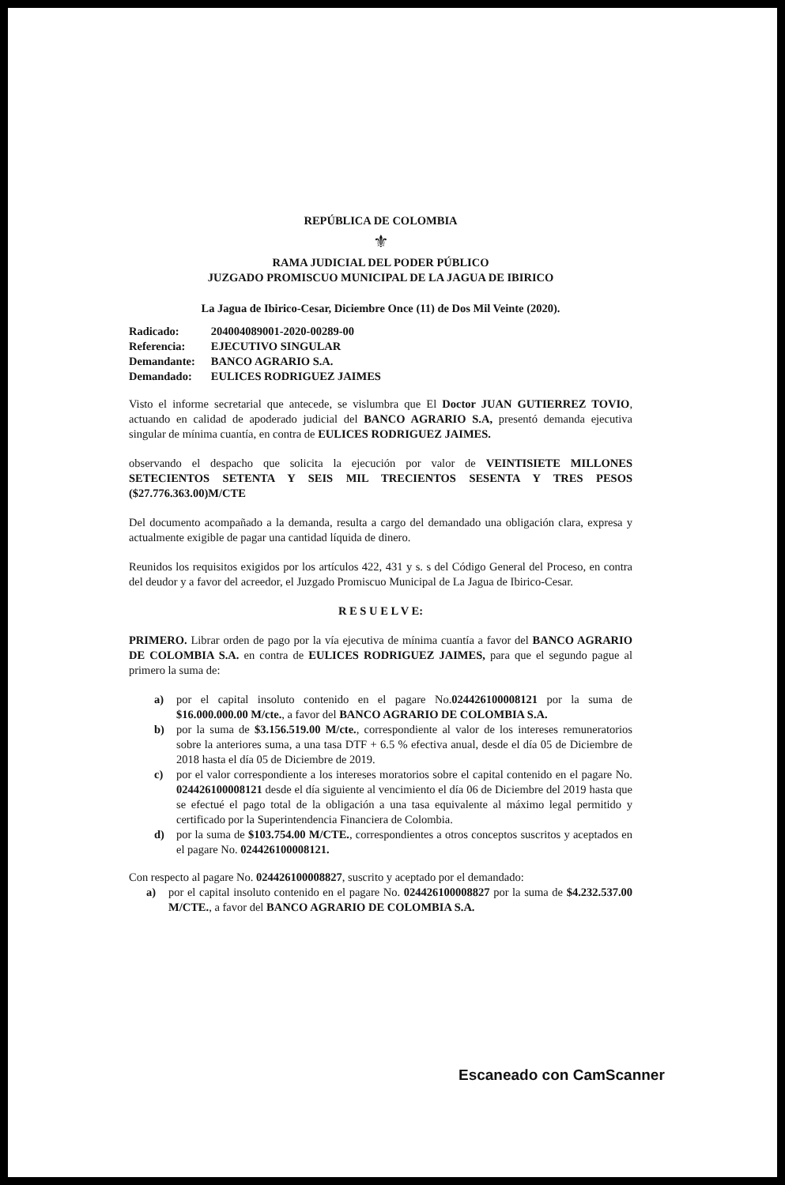REPÚBLICA DE COLOMBIA
⚜
RAMA JUDICIAL DEL PODER PÚBLICO
JUZGADO PROMISCUO MUNICIPAL DE LA JAGUA DE IBIRICO
La Jagua de Ibirico-Cesar, Diciembre Once (11) de Dos Mil Veinte (2020).
| Radicado: | 204004089001-2020-00289-00 |
| Referencia: | EJECUTIVO SINGULAR |
| Demandante: | BANCO AGRARIO S.A. |
| Demandado: | EULICES RODRIGUEZ JAIMES |
Visto el informe secretarial que antecede, se vislumbra que El Doctor JUAN GUTIERREZ TOVIO, actuando en calidad de apoderado judicial del BANCO AGRARIO S.A, presentó demanda ejecutiva singular de mínima cuantía, en contra de EULICES RODRIGUEZ JAIMES.
observando el despacho que solicita la ejecución por valor de VEINTISIETE MILLONES SETECIENTOS SETENTA Y SEIS MIL TRECIENTOS SESENTA Y TRES PESOS ($27.776.363.00)M/CTE
Del documento acompañado a la demanda, resulta a cargo del demandado una obligación clara, expresa y actualmente exigible de pagar una cantidad líquida de dinero.
Reunidos los requisitos exigidos por los artículos 422, 431 y s. s del Código General del Proceso, en contra del deudor y a favor del acreedor, el Juzgado Promiscuo Municipal de La Jagua de Ibirico-Cesar.
R E S U E L V E:
PRIMERO. Librar orden de pago por la vía ejecutiva de mínima cuantía a favor del BANCO AGRARIO DE COLOMBIA S.A. en contra de EULICES RODRIGUEZ JAIMES, para que el segundo pague al primero la suma de:
a) por el capital insoluto contenido en el pagare No.024426100008121 por la suma de $16.000.000.00 M/cte., a favor del BANCO AGRARIO DE COLOMBIA S.A.
b) por la suma de $3.156.519.00 M/cte., correspondiente al valor de los intereses remuneratorios sobre la anteriores suma, a una tasa DTF + 6.5 % efectiva anual, desde el día 05 de Diciembre de 2018 hasta el día 05 de Diciembre de 2019.
c) por el valor correspondiente a los intereses moratorios sobre el capital contenido en el pagare No. 024426100008121 desde el día siguiente al vencimiento el día 06 de Diciembre del 2019 hasta que se efectué el pago total de la obligación a una tasa equivalente al máximo legal permitido y certificado por la Superintendencia Financiera de Colombia.
d) por la suma de $103.754.00 M/CTE., correspondientes a otros conceptos suscritos y aceptados en el pagare No. 024426100008121.
Con respecto al pagare No. 024426100008827, suscrito y aceptado por el demandado:
a) por el capital insoluto contenido en el pagare No. 024426100008827 por la suma de $4.232.537.00 M/CTE., a favor del BANCO AGRARIO DE COLOMBIA S.A.
Escaneado con CamScanner